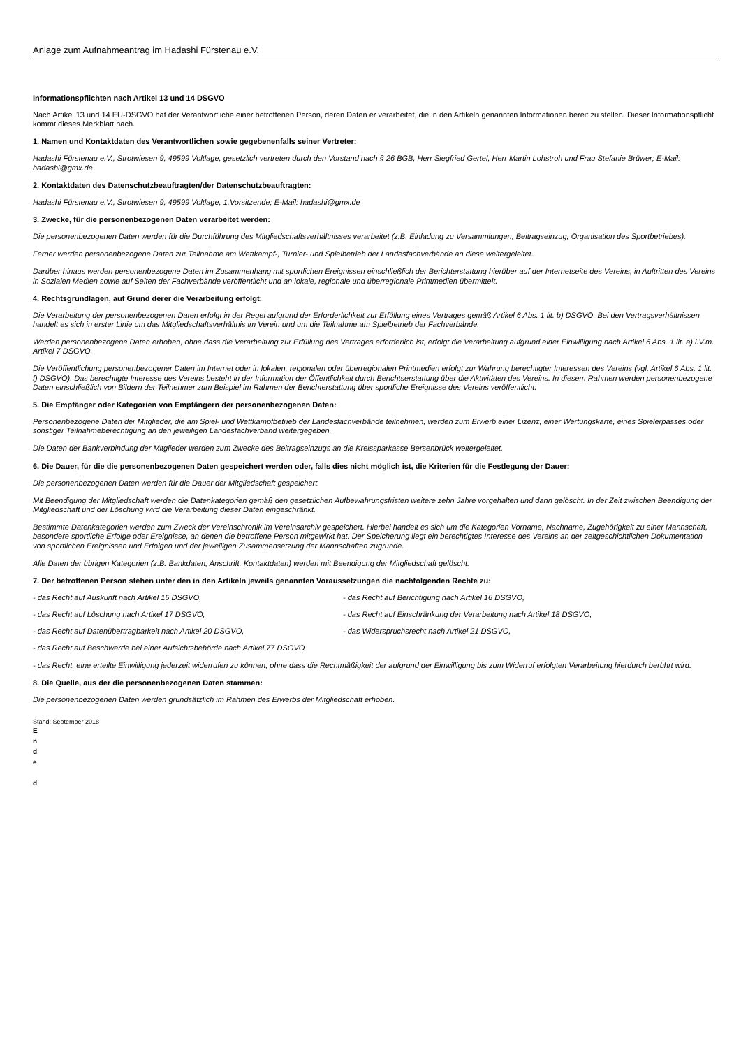Anlage zum Aufnahmeantrag im Hadashi Fürstenau e.V.
Informationspflichten nach Artikel 13 und 14 DSGVO
Nach Artikel 13 und 14 EU-DSGVO hat der Verantwortliche einer betroffenen Person, deren Daten er verarbeitet, die in den Artikeln genannten Informationen bereit zu stellen. Dieser Informationspflicht kommt dieses Merkblatt nach.
1. Namen und Kontaktdaten des Verantwortlichen sowie gegebenenfalls seiner Vertreter:
Hadashi Fürstenau e.V., Strotwiesen 9, 49599 Voltlage, gesetzlich vertreten durch den Vorstand nach § 26 BGB, Herr Siegfried Gertel, Herr Martin Lohstroh und Frau Stefanie Brüwer; E-Mail: hadashi@gmx.de
2. Kontaktdaten des Datenschutzbeauftragten/der Datenschutzbeauftragten:
Hadashi Fürstenau e.V., Strotwiesen 9, 49599 Voltlage, 1.Vorsitzende; E-Mail: hadashi@gmx.de
3. Zwecke, für die personenbezogenen Daten verarbeitet werden:
Die personenbezogenen Daten werden für die Durchführung des Mitgliedschaftsverhältnisses verarbeitet (z.B. Einladung zu Versammlungen, Beitragseinzug, Organisation des Sportbetriebes).
Ferner werden personenbezogene Daten zur Teilnahme am Wettkampf-, Turnier- und Spielbetrieb der Landesfachverbände an diese weitergeleitet.
Darüber hinaus werden personenbezogene Daten im Zusammenhang mit sportlichen Ereignissen einschließlich der Berichterstattung hierüber auf der Internetseite des Vereins, in Auftritten des Vereins in Sozialen Medien sowie auf Seiten der Fachverbände veröffentlicht und an lokale, regionale und überregionale Printmedien übermittelt.
4. Rechtsgrundlagen, auf Grund derer die Verarbeitung erfolgt:
Die Verarbeitung der personenbezogenen Daten erfolgt in der Regel aufgrund der Erforderlichkeit zur Erfüllung eines Vertrages gemäß Artikel 6 Abs. 1 lit. b) DSGVO. Bei den Vertragsverhältnissen handelt es sich in erster Linie um das Mitgliedschaftsverhältnis im Verein und um die Teilnahme am Spielbetrieb der Fachverbände.
Werden personenbezogene Daten erhoben, ohne dass die Verarbeitung zur Erfüllung des Vertrages erforderlich ist, erfolgt die Verarbeitung aufgrund einer Einwilligung nach Artikel 6 Abs. 1 lit. a) i.V.m. Artikel 7 DSGVO.
Die Veröffentlichung personenbezogener Daten im Internet oder in lokalen, regionalen oder überregionalen Printmedien erfolgt zur Wahrung berechtigter Interessen des Vereins (vgl. Artikel 6 Abs. 1 lit. f) DSGVO). Das berechtigte Interesse des Vereins besteht in der Information der Öffentlichkeit durch Berichtserstattung über die Aktivitäten des Vereins. In diesem Rahmen werden personenbezogene Daten einschließlich von Bildern der Teilnehmer zum Beispiel im Rahmen der Berichterstattung über sportliche Ereignisse des Vereins veröffentlicht.
5. Die Empfänger oder Kategorien von Empfängern der personenbezogenen Daten:
Personenbezogene Daten der Mitglieder, die am Spiel- und Wettkampfbetrieb der Landesfachverbände teilnehmen, werden zum Erwerb einer Lizenz, einer Wertungskarte, eines Spielerpasses oder sonstiger Teilnahmeberechtigung an den jeweiligen Landesfachverband weitergegeben.
Die Daten der Bankverbindung der Mitglieder werden zum Zwecke des Beitragseinzugs an die Kreissparkasse Bersenbrück weitergeleitet.
6. Die Dauer, für die die personenbezogenen Daten gespeichert werden oder, falls dies nicht möglich ist, die Kriterien für die Festlegung der Dauer:
Die personenbezogenen Daten werden für die Dauer der Mitgliedschaft gespeichert.
Mit Beendigung der Mitgliedschaft werden die Datenkategorien gemäß den gesetzlichen Aufbewahrungsfristen weitere zehn Jahre vorgehalten und dann gelöscht. In der Zeit zwischen Beendigung der Mitgliedschaft und der Löschung wird die Verarbeitung dieser Daten eingeschränkt.
Bestimmte Datenkategorien werden zum Zweck der Vereinschronik im Vereinsarchiv gespeichert. Hierbei handelt es sich um die Kategorien Vorname, Nachname, Zugehörigkeit zu einer Mannschaft, besondere sportliche Erfolge oder Ereignisse, an denen die betroffene Person mitgewirkt hat. Der Speicherung liegt ein berechtigtes Interesse des Vereins an der zeitgeschichtlichen Dokumentation von sportlichen Ereignissen und Erfolgen und der jeweiligen Zusammensetzung der Mannschaften zugrunde.
Alle Daten der übrigen Kategorien (z.B. Bankdaten, Anschrift, Kontaktdaten) werden mit Beendigung der Mitgliedschaft gelöscht.
7. Der betroffenen Person stehen unter den in den Artikeln jeweils genannten Voraussetzungen die nachfolgenden Rechte zu:
- das Recht auf Auskunft nach Artikel 15 DSGVO, - das Recht auf Berichtigung nach Artikel 16 DSGVO,
- das Recht auf Löschung nach Artikel 17 DSGVO, - das Recht auf Einschränkung der Verarbeitung nach Artikel 18 DSGVO,
- das Recht auf Datenübertragbarkeit nach Artikel 20 DSGVO, - das Widerspruchsrecht nach Artikel 21 DSGVO,
- das Recht auf Beschwerde bei einer Aufsichtsbehörde nach Artikel 77 DSGVO
- das Recht, eine erteilte Einwilligung jederzeit widerrufen zu können, ohne dass die Rechtmäßigkeit der aufgrund der Einwilligung bis zum Widerruf erfolgten Verarbeitung hierdurch berührt wird.
8. Die Quelle, aus der die personenbezogenen Daten stammen:
Die personenbezogenen Daten werden grundsätzlich im Rahmen des Erwerbs der Mitgliedschaft erhoben.
Stand: September 2018
E
n
d
e
d